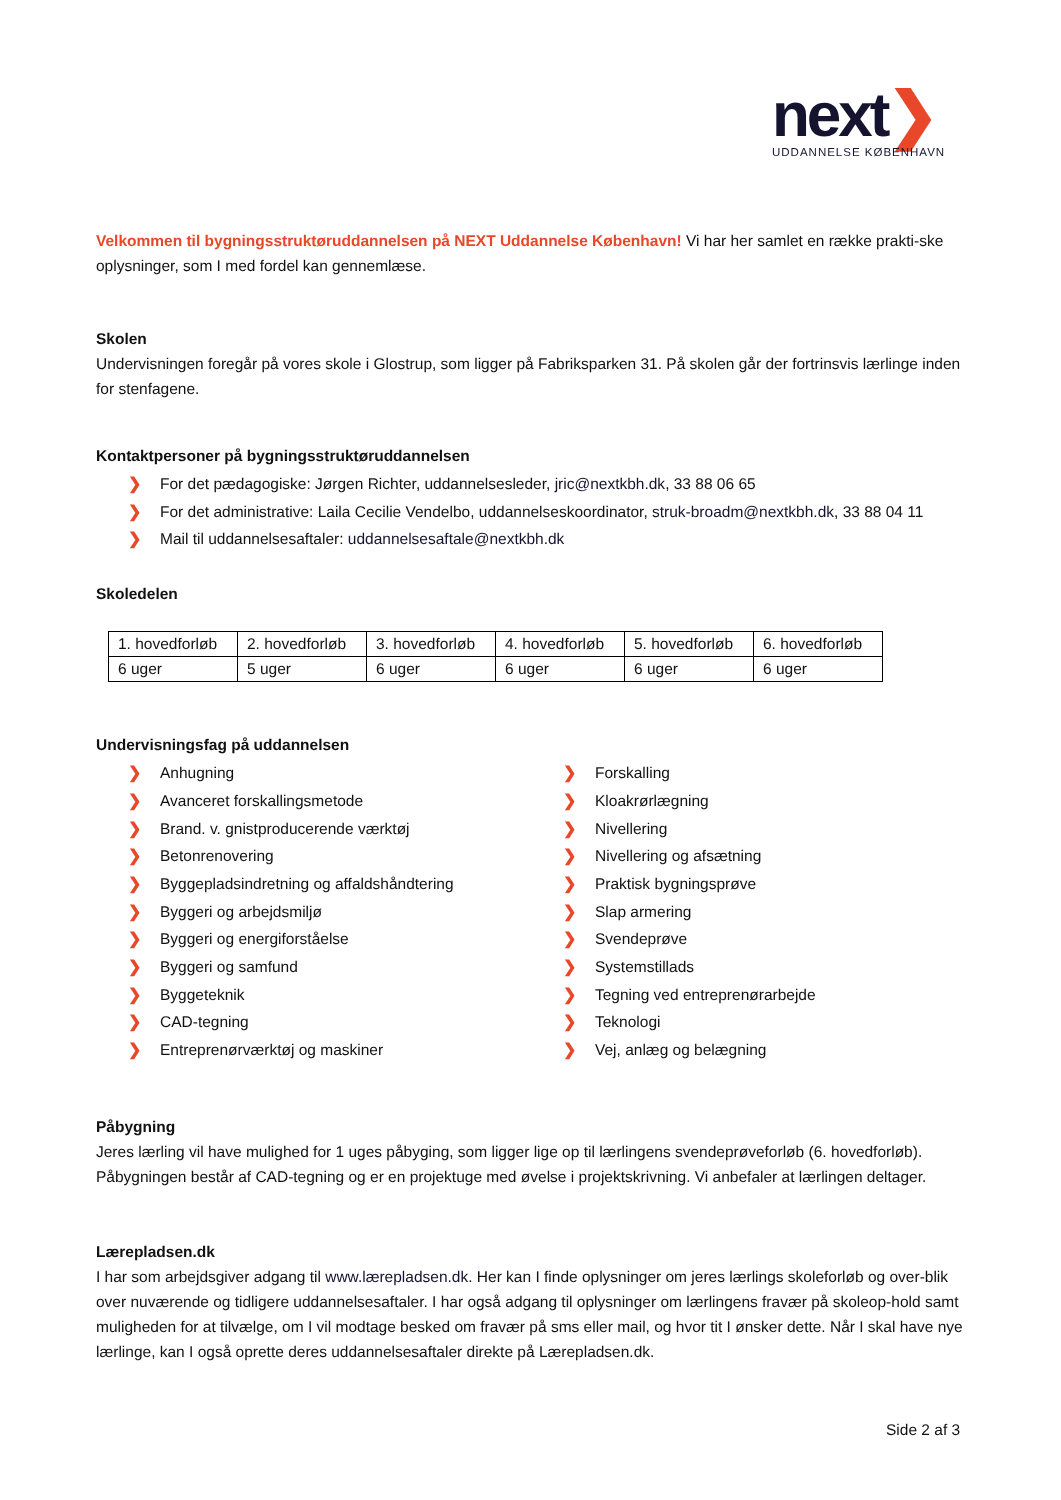next❯
UDDANNELSE KØBENHAVN
Velkommen til bygningsstruktøruddannelsen på NEXT Uddannelse København! Vi har her samlet en række prakti-ske oplysninger, som I med fordel kan gennemlæse.
Skolen
Undervisningen foregår på vores skole i Glostrup, som ligger på Fabriksparken 31. På skolen går der fortrinsvis lærlinge inden for stenfagene.
Kontaktpersoner på bygningsstruktøruddannelsen
❯ For det pædagogiske: Jørgen Richter, uddannelsesleder, jric@nextkbh.dk, 33 88 06 65
❯ For det administrative: Laila Cecilie Vendelbo, uddannelseskoordinator, struk-broadm@nextkbh.dk, 33 88 04 11
❯ Mail til uddannelsesaftaler: uddannelsesaftale@nextkbh.dk
Skoledelen
| 1. hovedforløb | 2. hovedforløb | 3. hovedforløb | 4. hovedforløb | 5. hovedforløb | 6. hovedforløb |
| 6 uger | 5 uger | 6 uger | 6 uger | 6 uger | 6 uger |
Undervisningsfag på uddannelsen
❯ Anhugning
❯ Avanceret forskallingsmetode
❯ Brand. v. gnistproducerende værktøj
❯ Betonrenovering
❯ Byggepladsindretning og affaldshåndtering
❯ Byggeri og arbejdsmiljø
❯ Byggeri og energiforståelse
❯ Byggeri og samfund
❯ Byggeteknik
❯ CAD-tegning
❯ Entreprenørværktøj og maskiner
❯ Forskalling
❯ Kloakrørlægning
❯ Nivellering
❯ Nivellering og afsætning
❯ Praktisk bygningsprøve
❯ Slap armering
❯ Svendeprøve
❯ Systemstillads
❯ Tegning ved entreprenørarbejde
❯ Teknologi
❯ Vej, anlæg og belægning
Påbygning
Jeres lærling vil have mulighed for 1 uges påbyging, som ligger lige op til lærlingens svendeprøveforløb (6. hovedforløb). Påbygningen består af CAD-tegning og er en projektuge med øvelse i projektskrivning. Vi anbefaler at lærlingen deltager.
Lærepladsen.dk
I har som arbejdsgiver adgang til www.lærepladsen.dk. Her kan I finde oplysninger om jeres lærlings skoleforløb og over-blik over nuværende og tidligere uddannelsesaftaler. I har også adgang til oplysninger om lærlingens fravær på skoleop-hold samt muligheden for at tilvælge, om I vil modtage besked om fravær på sms eller mail, og hvor tit I ønsker dette. Når I skal have nye lærlinge, kan I også oprette deres uddannelsesaftaler direkte på Lærepladsen.dk.
Side 2 af 3